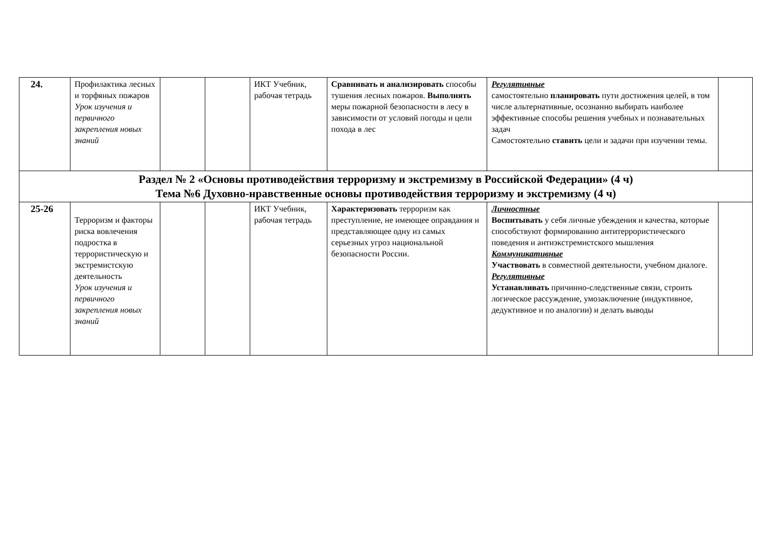| 24. | Профилактика лесных и торфяных пожаров Урок изучения и первичного закрепления новых знаний | | | ИКТ Учебник, рабочая тетрадь | Сравнивать и анализировать способы тушения лесных пожаров. Выполнять меры пожарной безопасности в лесу в зависимости от условий погоды и цели похода в лес | Регулятивные самостоятельно планировать пути достижения целей, в том числе альтернативные, осознанно выбирать наиболее эффективные способы решения учебных и познавательных задач Самостоятельно ставить цели и задачи при изучении темы. | |
| Раздел № 2 «Основы противодействия терроризму и экстремизму в Российской Федерации» (4 ч) Тема №6 Духовно-нравственные основы противодействия терроризму и экстремизму (4 ч) | | | | | | | |
| 25-26 | Терроризм и факторы риска вовлечения подростка в террористическую и экстремистскую деятельность Урок изучения и первичного закрепления новых знаний | | | ИКТ Учебник, рабочая тетрадь | Характеризовать терроризм как преступление, не имеющее оправдания и представляющее одну из самых серьезных угроз национальной безопасности России. | Личностные Воспитывать у себя личные убеждения и качества, которые способствуют формированию антитеррористического поведения и антиэкстремистского мышления Коммуникативные Участвовать в совместной деятельности, учебном диалоге. Регулятивные Устанавливать причинно-следственные связи, строить логическое рассуждение, умозаключение (индуктивное, дедуктивное и по аналогии) и делать выводы | |